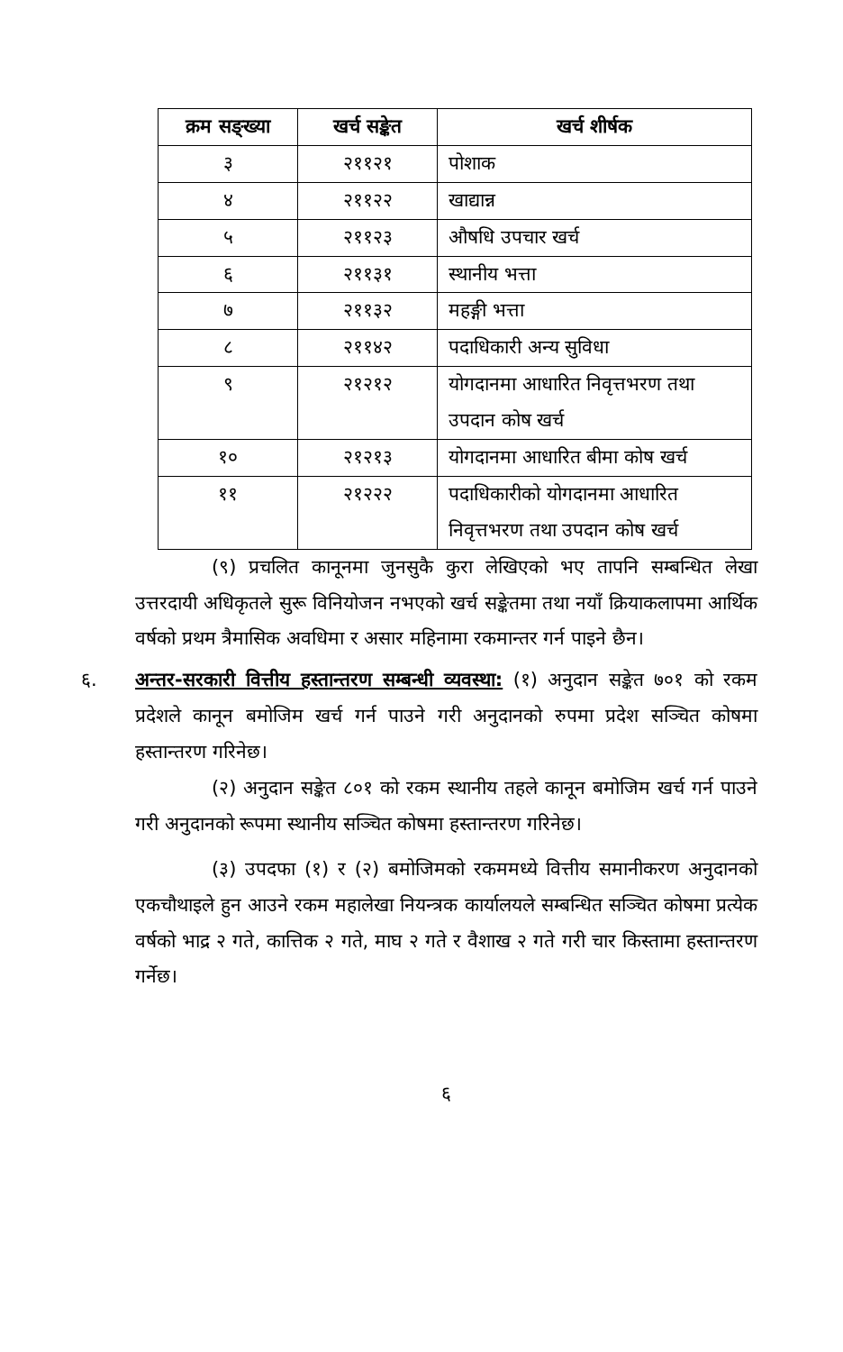| क्रम सङ्ख्या | खर्च सङ्केत | खर्च शीर्षक |
| --- | --- | --- |
| ३ | २११२१ | पोशाक |
| ४ | २११२२ | खाद्यान्न |
| ५ | २११२३ | औषधि उपचार खर्च |
| ६ | २११३१ | स्थानीय भत्ता |
| ७ | २११३२ | महङ्गी भत्ता |
| ८ | २११४२ | पदाधिकारी अन्य सुविधा |
| ९ | २१२१२ | योगदानमा आधारित निवृत्तभरण तथा उपदान कोष खर्च |
| १० | २१२१३ | योगदानमा आधारित बीमा कोष खर्च |
| ११ | २१२२२ | पदाधिकारीको योगदानमा आधारित निवृत्तभरण तथा उपदान कोष खर्च |
(९) प्रचलित कानूनमा जुनसुकै कुरा लेखिएको भए तापनि सम्बन्धित लेखा उत्तरदायी अधिकृतले सुरू विनियोजन नभएको खर्च सङ्केतमा तथा नयाँ क्रियाकलापमा आर्थिक वर्षको प्रथम त्रैमासिक अवधिमा र असार महिनामा रकमान्तर गर्न पाइने छैन।
६. अन्तर-सरकारी वित्तीय हस्तान्तरण सम्बन्धी व्यवस्था: (१) अनुदान सङ्केत ७०१ को रकम प्रदेशले कानून बमोजिम खर्च गर्न पाउने गरी अनुदानको रुपमा प्रदेश सञ्चित कोषमा हस्तान्तरण गरिनेछ।
(२) अनुदान सङ्केत ८०१ को रकम स्थानीय तहले कानून बमोजिम खर्च गर्न पाउने गरी अनुदानको रूपमा स्थानीय सञ्चित कोषमा हस्तान्तरण गरिनेछ।
(३) उपदफा (१) र (२) बमोजिमको रकममध्ये वित्तीय समानीकरण अनुदानको एकचौथाइले हुन आउने रकम महालेखा नियन्त्रक कार्यालयले सम्बन्धित सञ्चित कोषमा प्रत्येक वर्षको भाद्र २ गते, कात्तिक २ गते, माघ २ गते र वैशाख २ गते गरी चार किस्तामा हस्तान्तरण गर्नेछ।
६